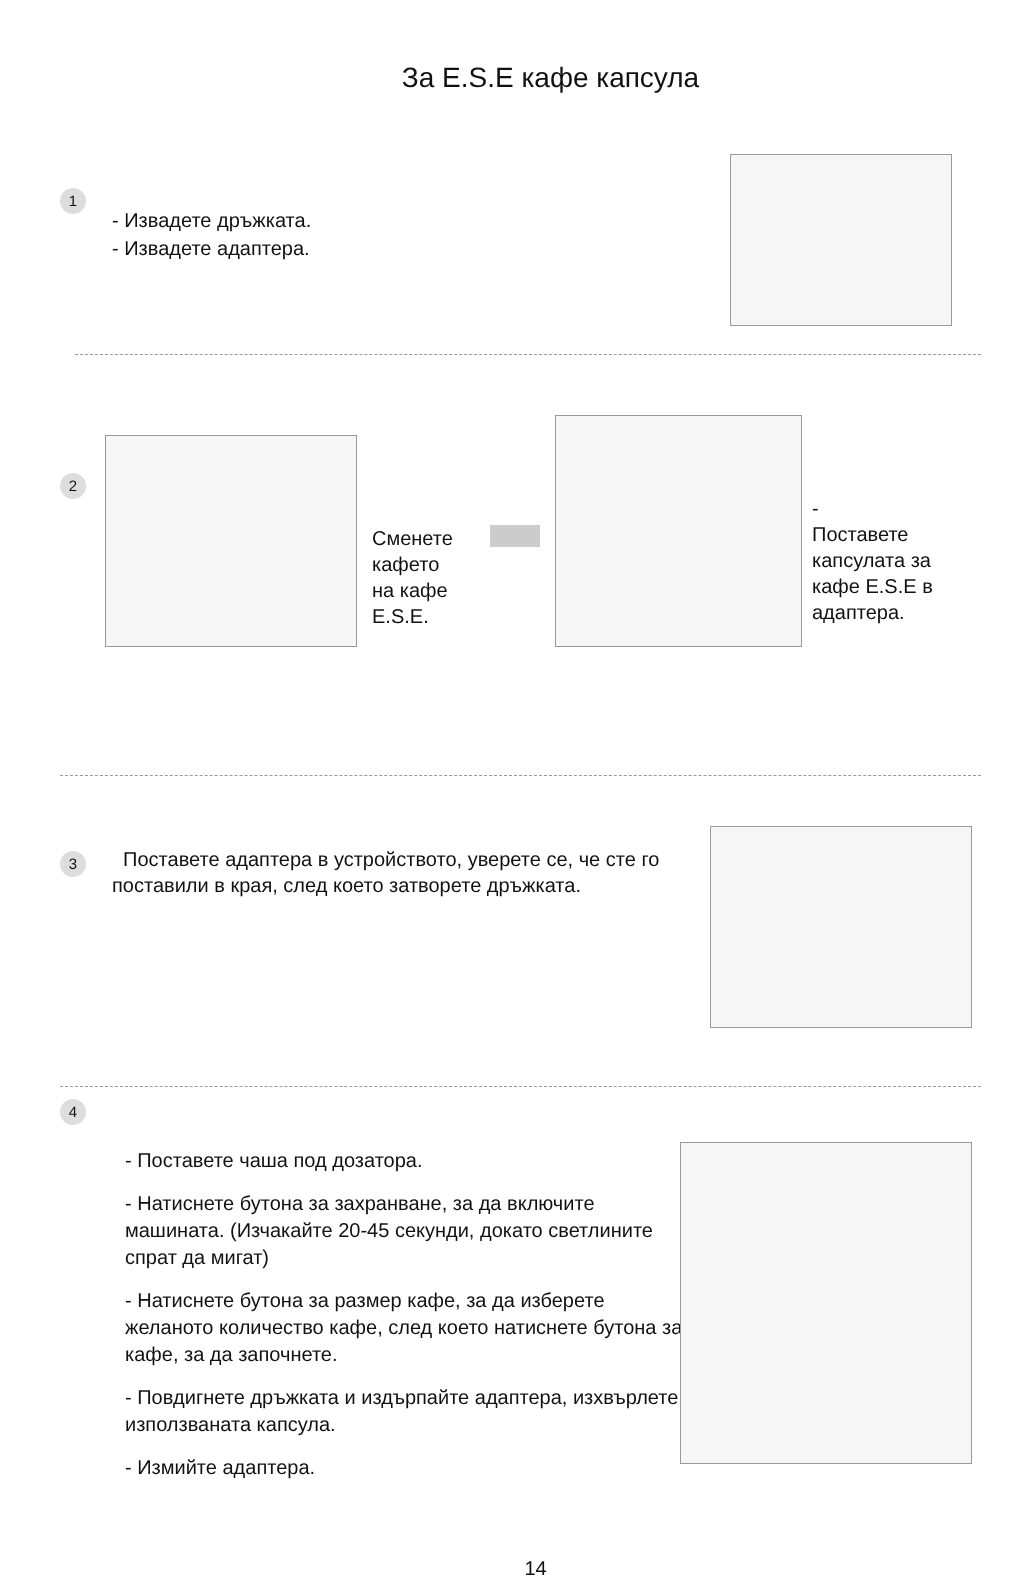За E.S.E кафе капсула
1
- Извадете дръжката.
- Извадете адаптера.
2
Сменете
кафето
на кафе
E.S.E.
-
Поставете
капсулата за
кафе E.S.E в
адаптера.
3
Поставете адаптера в устройството, уверете се, че сте го поставили в края, след което затворете дръжката.
4
- Поставете чаша под дозатора.
- Натиснете бутона за захранване, за да включите машината. (Изчакайте 20-45 секунди, докато светлините спрат да мигат)
- Натиснете бутона за размер кафе, за да изберете желаното количество кафе, след което натиснете бутона за кафе, за да започнете.
- Повдигнете дръжката и издърпайте адаптера, изхвърлете използваната капсула.
- Измийте адаптера.
14